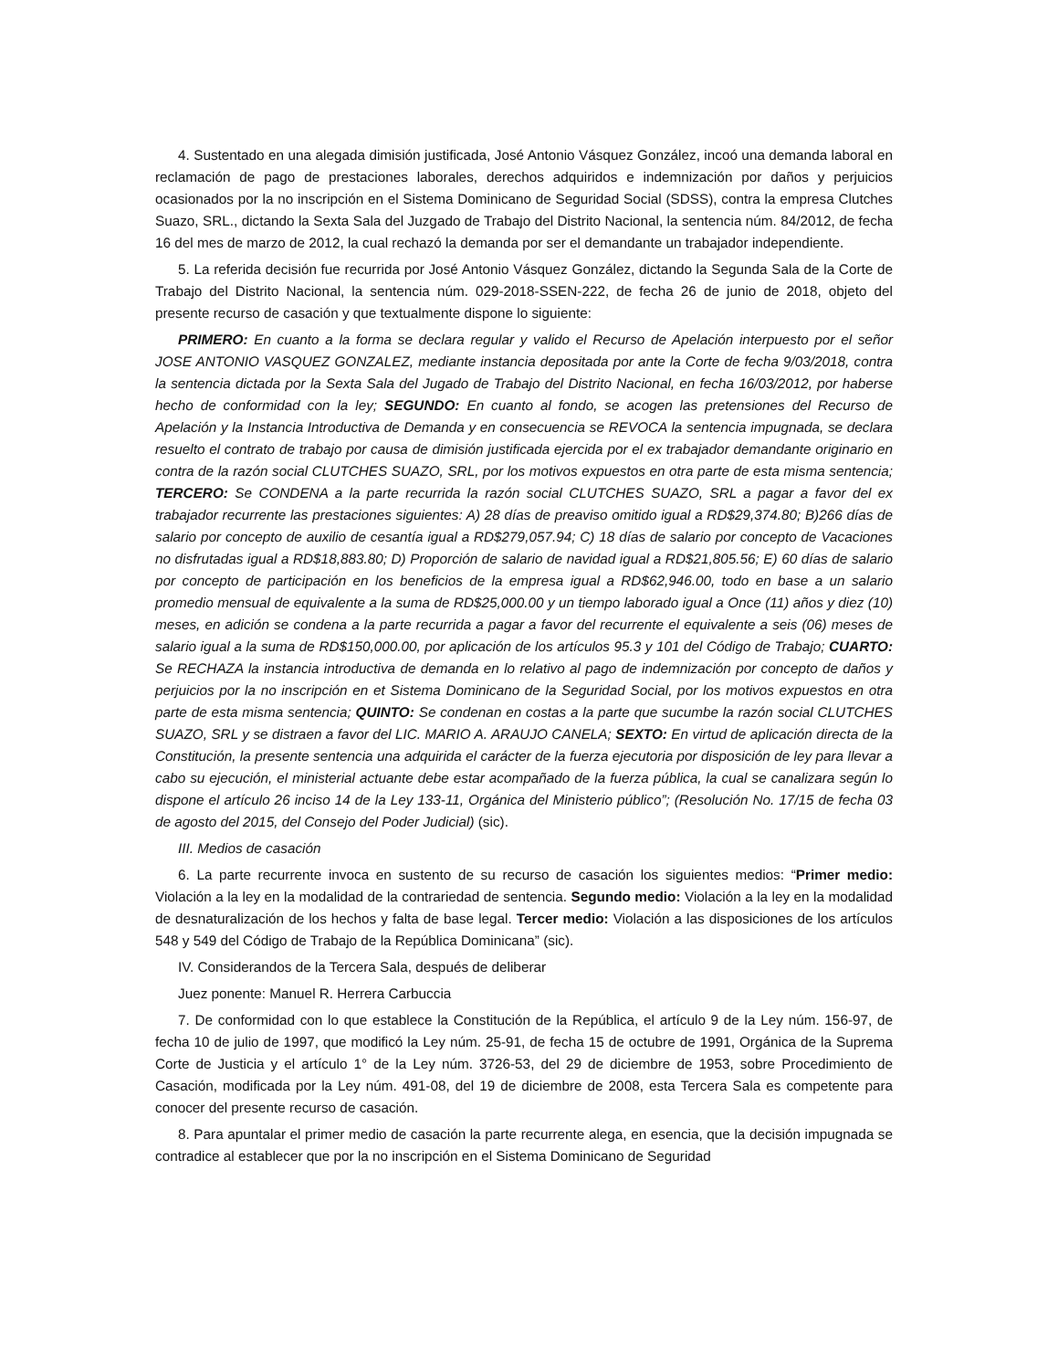4. Sustentado en una alegada dimisión justificada, José Antonio Vásquez González, incoó una demanda laboral en reclamación de pago de prestaciones laborales, derechos adquiridos e indemnización por daños y perjuicios ocasionados por la no inscripción en el Sistema Dominicano de Seguridad Social (SDSS), contra la empresa Clutches Suazo, SRL., dictando la Sexta Sala del Juzgado de Trabajo del Distrito Nacional, la sentencia núm. 84/2012, de fecha 16 del mes de marzo de 2012, la cual rechazó la demanda por ser el demandante un trabajador independiente.
5. La referida decisión fue recurrida por José Antonio Vásquez González, dictando la Segunda Sala de la Corte de Trabajo del Distrito Nacional, la sentencia núm. 029-2018-SSEN-222, de fecha 26 de junio de 2018, objeto del presente recurso de casación y que textualmente dispone lo siguiente:
PRIMERO: En cuanto a la forma se declara regular y valido el Recurso de Apelación interpuesto por el señor JOSE ANTONIO VASQUEZ GONZALEZ, mediante instancia depositada por ante la Corte de fecha 9/03/2018, contra la sentencia dictada por la Sexta Sala del Jugado de Trabajo del Distrito Nacional, en fecha 16/03/2012, por haberse hecho de conformidad con la ley; SEGUNDO: En cuanto al fondo, se acogen las pretensiones del Recurso de Apelación y la Instancia Introductiva de Demanda y en consecuencia se REVOCA la sentencia impugnada, se declara resuelto el contrato de trabajo por causa de dimisión justificada ejercida por el ex trabajador demandante originario en contra de la razón social CLUTCHES SUAZO, SRL, por los motivos expuestos en otra parte de esta misma sentencia; TERCERO: Se CONDENA a la parte recurrida la razón social CLUTCHES SUAZO, SRL a pagar a favor del ex trabajador recurrente las prestaciones siguientes: A) 28 días de preaviso omitido igual a RD$29,374.80; B)266 días de salario por concepto de auxilio de cesantía igual a RD$279,057.94; C) 18 días de salario por concepto de Vacaciones no disfrutadas igual a RD$18,883.80; D) Proporción de salario de navidad igual a RD$21,805.56; E) 60 días de salario por concepto de participación en los beneficios de la empresa igual a RD$62,946.00, todo en base a un salario promedio mensual de equivalente a la suma de RD$25,000.00 y un tiempo laborado igual a Once (11) años y diez (10) meses, en adición se condena a la parte recurrida a pagar a favor del recurrente el equivalente a seis (06) meses de salario igual a la suma de RD$150,000.00, por aplicación de los artículos 95.3 y 101 del Código de Trabajo; CUARTO: Se RECHAZA la instancia introductiva de demanda en lo relativo al pago de indemnización por concepto de daños y perjuicios por la no inscripción en et Sistema Dominicano de la Seguridad Social, por los motivos expuestos en otra parte de esta misma sentencia; QUINTO: Se condenan en costas a la parte que sucumbe la razón social CLUTCHES SUAZO, SRL y se distraen a favor del LIC. MARIO A. ARAUJO CANELA; SEXTO: En virtud de aplicación directa de la Constitución, la presente sentencia una adquirida el carácter de la fuerza ejecutoria por disposición de ley para llevar a cabo su ejecución, el ministerial actuante debe estar acompañado de la fuerza pública, la cual se canalizara según lo dispone el artículo 26 inciso 14 de la Ley 133-11, Orgánica del Ministerio público”; (Resolución No. 17/15 de fecha 03 de agosto del 2015, del Consejo del Poder Judicial) (sic).
III. Medios de casación
6. La parte recurrente invoca en sustento de su recurso de casación los siguientes medios: “Primer medio: Violación a la ley en la modalidad de la contrariedad de sentencia. Segundo medio: Violación a la ley en la modalidad de desnaturalización de los hechos y falta de base legal. Tercer medio: Violación a las disposiciones de los artículos 548 y 549 del Código de Trabajo de la República Dominicana” (sic).
IV. Considerandos de la Tercera Sala, después de deliberar
Juez ponente: Manuel R. Herrera Carbuccia
7. De conformidad con lo que establece la Constitución de la República, el artículo 9 de la Ley núm. 156-97, de fecha 10 de julio de 1997, que modificó la Ley núm. 25-91, de fecha 15 de octubre de 1991, Orgánica de la Suprema Corte de Justicia y el artículo 1° de la Ley núm. 3726-53, del 29 de diciembre de 1953, sobre Procedimiento de Casación, modificada por la Ley núm. 491-08, del 19 de diciembre de 2008, esta Tercera Sala es competente para conocer del presente recurso de casación.
8. Para apuntalar el primer medio de casación la parte recurrente alega, en esencia, que la decisión impugnada se contradice al establecer que por la no inscripción en el Sistema Dominicano de Seguridad